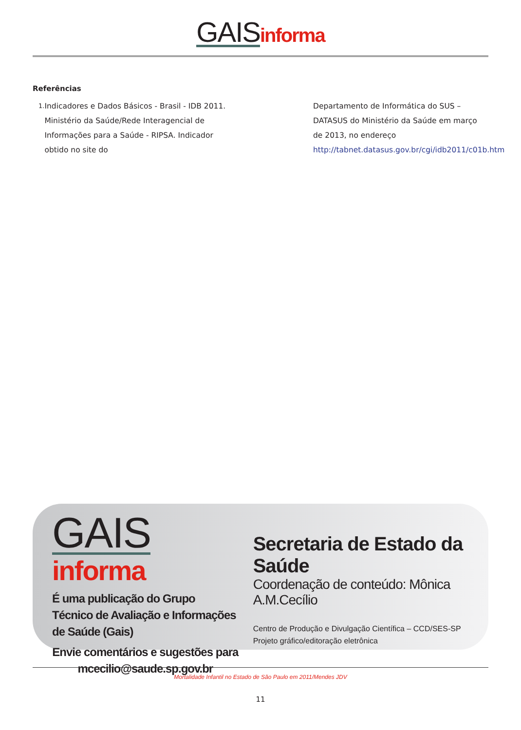GAIS informa
Referências
1.
Indicadores e Dados Básicos - Brasil - IDB 2011. Ministério da Saúde/Rede Interagencial de Informações para a Saúde - RIPSA. Indicador obtido no site do
Departamento de Informática do SUS – DATASUS do Ministério da Saúde em março de 2013, no endereço http://tabnet.datasus.gov.br/cgi/idb2011/c01b.htm
GAIS informa
É uma publicação do Grupo Técnico de Avaliação e Informações de Saúde (Gais)
Envie comentários e sugestões para mcecilio@saude.sp.gov.br
Secretaria de Estado da Saúde
Coordenação de conteúdo: Mônica A.M.Cecílio
Centro de Produção e Divulgação Científica – CCD/SES-SP
Projeto gráfico/editoração eletrônica
Mortalidade Infantil no Estado de São Paulo em 2011/Mendes JDV
11